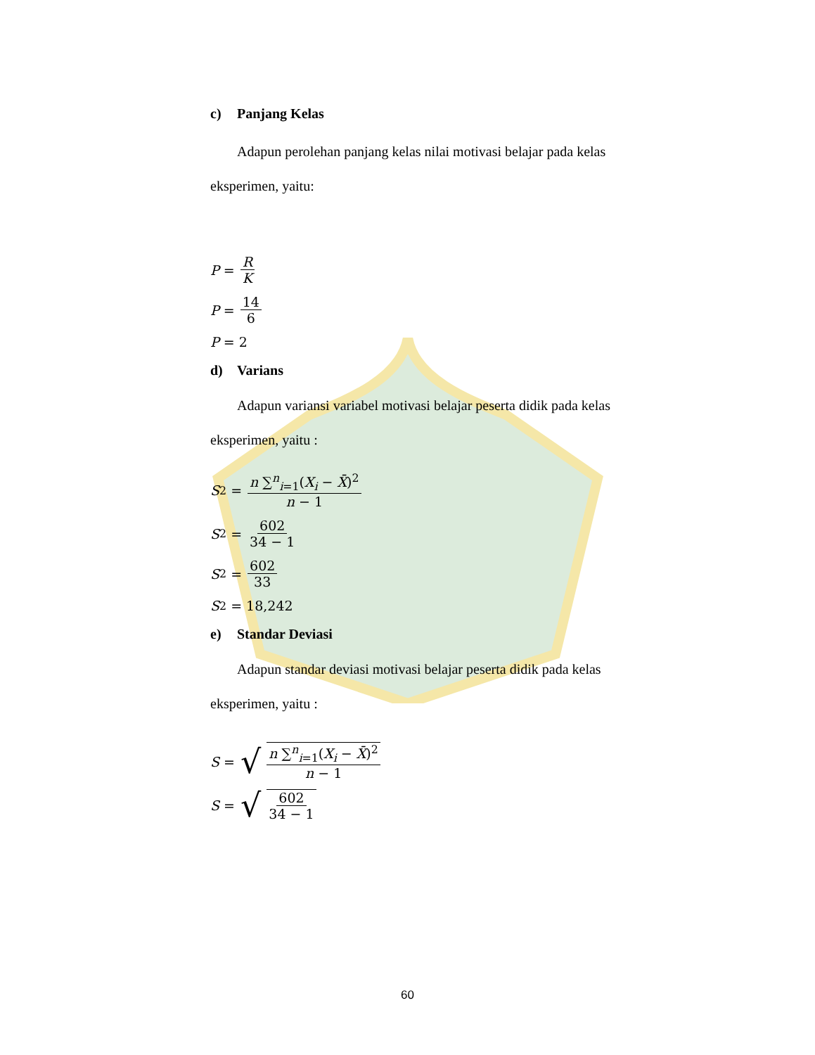c) Panjang Kelas
Adapun perolehan panjang kelas nilai motivasi belajar pada kelas
eksperimen, yaitu:
P = R K
P = 14 6
P = 2
d) Varians
Adapun variansi variabel motivasi belajar peserta didik pada kelas
eksperimen, yaitu :
S<sup>2</sup> = n ∑<sup>n</sup><sub>i=1</sub>(X<sub>i</sub> − X̄)<sup>2</sup> n − 1
S<sup>2</sup> = 602 34 − 1
S<sup>2</sup> = 602 33
S<sup>2</sup> = 18,242
e) Standar Deviasi
Adapun standar deviasi motivasi belajar peserta didik pada kelas
eksperimen, yaitu :
S = √ n ∑<sup>n</sup><sub>i=1</sub>(X<sub>i</sub> − X̄)<sup>2</sup> n − 1
S = √ 602 34 − 1
60